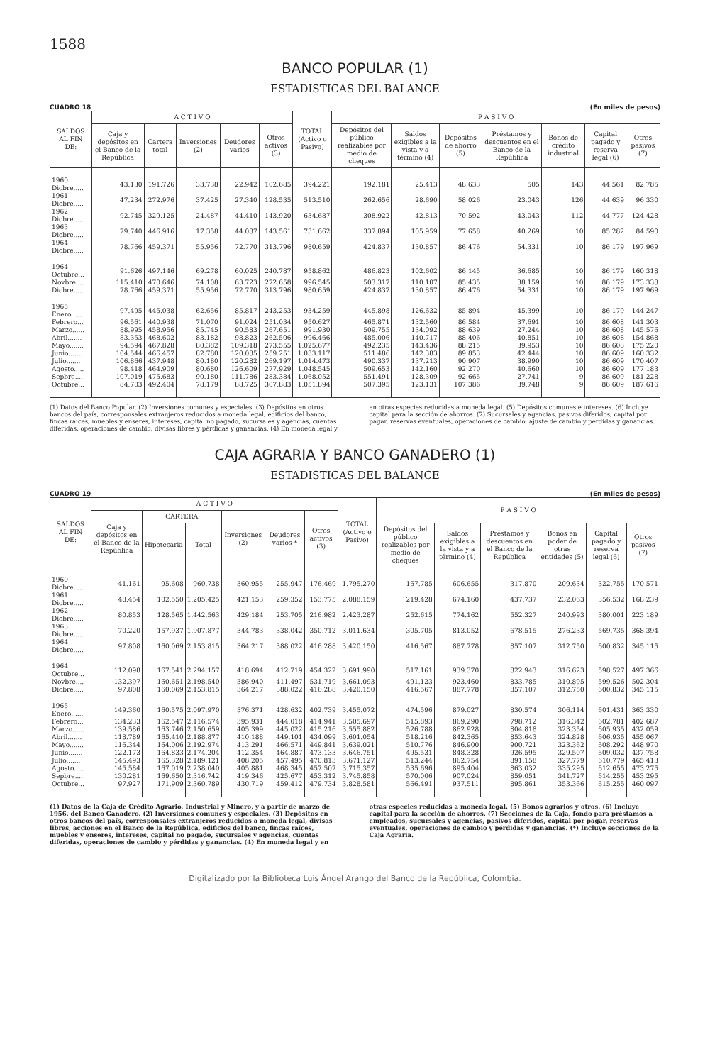1588
BANCO POPULAR (1)
ESTADISTICAS DEL BALANCE
CUADRO 18 (En miles de pesos)
| SALDOS AL FIN DE: | A C T I V O | | | | | TOTAL (Activo o Pasivo) | P A S I V O | | | | | | |
| --- | --- | --- | --- | --- | --- | --- | --- | --- | --- | --- | --- | --- | --- |
| | Caja y depósitos en el Banco de la República | Cartera total | Inversiones (2) | Deudores varios | Otros activos (3) | | Depósitos del público realizables por medio de cheques | Saldos exigibles a la vista y a término (4) | Depósitos de ahorro (5) | Préstamos y descuentos en el Banco de la República | Bonos de crédito industrial | Capital pagado y reserva legal (6) | Otros pasivos (7) |
| 1960 Dicbre..... | 43.130 | 191.726 | 33.738 | 22.942 | 102.685 | 394.221 | 192.181 | 25.413 | 48.633 | 505 | 143 | 44.561 | 82.785 |
| 1961 Dicbre..... | 47.234 | 272.976 | 37.425 | 27.340 | 128.535 | 513.510 | 262.656 | 28.690 | 58.026 | 23.043 | 126 | 44.639 | 96.330 |
| 1962 Dicbre..... | 92.745 | 329.125 | 24.487 | 44.410 | 143.920 | 634.687 | 308.922 | 42.813 | 70.592 | 43.043 | 112 | 44.777 | 124.428 |
| 1963 Dicbre..... | 79.740 | 446.916 | 17.358 | 44.087 | 143.561 | 731.662 | 337.894 | 105.959 | 77.658 | 40.269 | 10 | 85.282 | 84.590 |
| 1964 Dicbre..... | 78.766 | 459.371 | 55.956 | 72.770 | 313.796 | 980.659 | 424.837 | 130.857 | 86.476 | 54.331 | 10 | 86.179 | 197.969 |
| 1964 Octubre... | 91.626 | 497.146 | 69.278 | 60.025 | 240.787 | 958.862 | 486.823 | 102.602 | 86.145 | 36.685 | 10 | 86.179 | 160.318 |
| Novbre.... | 115.410 | 470.646 | 74.108 | 63.723 | 272.658 | 996.545 | 503.317 | 110.107 | 85.435 | 38.159 | 10 | 86.179 | 173.338 |
| Dicbre..... | 78.766 | 459.371 | 55.956 | 72.770 | 313.796 | 980.659 | 424.837 | 130.857 | 86.476 | 54.331 | 10 | 86.179 | 197.969 |
| 1965 Enero...... | 97.495 | 445.038 | 62.656 | 85.817 | 243.253 | 934.259 | 445.898 | 126.632 | 85.894 | 45.399 | 10 | 86.179 | 144.247 |
| Febrero... | 96.561 | 440.938 | 71.070 | 91.024 | 251.034 | 950.627 | 465.871 | 132.560 | 86.584 | 37.691 | 10 | 86.608 | 141.303 |
| Marzo...... | 88.995 | 458.956 | 85.745 | 90.583 | 267.651 | 991.930 | 509.755 | 134.092 | 88.639 | 27.244 | 10 | 86.608 | 145.576 |
| Abril....... | 83.353 | 468.602 | 83.182 | 98.823 | 262.506 | 996.466 | 485.006 | 140.717 | 88.406 | 40.851 | 10 | 86.608 | 154.868 |
| Mayo....... | 94.594 | 467.828 | 80.382 | 109.318 | 273.555 | 1.025.677 | 492.235 | 143.436 | 88.215 | 39.953 | 10 | 86.608 | 175.220 |
| Junio....... | 104.544 | 466.457 | 82.780 | 120.085 | 259.251 | 1.033.117 | 511.486 | 142.383 | 89.853 | 42.444 | 10 | 86.609 | 160.332 |
| Julio....... | 106.866 | 437.948 | 80.180 | 120.282 | 269.197 | 1.014.473 | 490.337 | 137.213 | 90.907 | 38.990 | 10 | 86.609 | 170.407 |
| Agosto..... | 98.418 | 464.909 | 80.680 | 126.609 | 277.929 | 1.048.545 | 509.653 | 142.160 | 92.270 | 40.660 | 10 | 86.609 | 177.183 |
| Sepbre..... | 107.019 | 475.683 | 90.180 | 111.786 | 283.384 | 1.068.052 | 551.491 | 128.309 | 92.665 | 27.741 | 9 | 86.609 | 181.228 |
| Octubre... | 84.703 | 492.404 | 78.179 | 88.725 | 307.883 | 1.051.894 | 507.395 | 123.131 | 107.386 | 39.748 | 9 | 86.609 | 187.616 |
(1) Datos del Banco Popular. (2) Inversiones comunes y especiales. (3) Depósitos en otros bancos del país, corresponsales extranjeros reducidos a moneda legal, edificios del banco, fincas raíces, muebles y enseres, intereses, capital no pagado, sucursales y agencias, cuentas diferidas, operaciones de cambio, divisas libres y pérdidas y ganancias. (4) En moneda legal y en otras especies reducidas a moneda legal. (5) Depósitos comunes e intereses. (6) Incluye capital para la sección de ahorros. (7) Sucursales y agencias, pasivos diferidos, capital por pagar, reservas eventuales, operaciones de cambio, ajuste de cambio y pérdidas y ganancias.
CAJA AGRARIA Y BANCO GANADERO (1)
ESTADISTICAS DEL BALANCE
CUADRO 19 (En miles de pesos)
| SALDOS AL FIN DE: | A C T I V O | | | | | | TOTAL (Activo o Pasivo) | P A S I V O | | | | | |
| --- | --- | --- | --- | --- | --- | --- | --- | --- | --- | --- | --- | --- | --- |
| | Caja y depósitos en el Banco de la República | CARTERA | | Inversiones (2) | Deudores varios * | Otros activos (3) | | | | | | | |
| | | Hipotecaria | Total | | | | | Depósitos del público realizables por medio de cheques | Saldos exigibles a la vista y a término (4) | Préstamos y descuentos en el Banco de la República | Bonos en poder de otras entidades (5) | Capital pagado y reserva legal (6) | Otros pasivos (7) |
| 1960 Dicbre..... | 41.161 | 95.608 | 960.738 | 360.955 | 255.947 | 176.469 | 1.795.270 | 167.785 | 606.655 | 317.870 | 209.634 | 322.755 | 170.571 |
| 1961 Dicbre..... | 48.454 | 102.550 | 1.205.425 | 421.153 | 259.352 | 153.775 | 2.088.159 | 219.428 | 674.160 | 437.737 | 232.063 | 356.532 | 168.239 |
| 1962 Dicbre..... | 80.853 | 128.565 | 1.442.563 | 429.184 | 253.705 | 216.982 | 2.423.287 | 252.615 | 774.162 | 552.327 | 240.993 | 380.001 | 223.189 |
| 1963 Dicbre..... | 70.220 | 157.937 | 1.907.877 | 344.783 | 338.042 | 350.712 | 3.011.634 | 305.705 | 813.052 | 678.515 | 276.233 | 569.735 | 368.394 |
| 1964 Dicbre..... | 97.808 | 160.069 | 2.153.815 | 364.217 | 388.022 | 416.288 | 3.420.150 | 416.567 | 887.778 | 857.107 | 312.750 | 600.832 | 345.115 |
| 1964 Octubre... | 112.098 | 167.541 | 2.294.157 | 418.694 | 412.719 | 454.322 | 3.691.990 | 517.161 | 939.370 | 822.943 | 316.623 | 598.527 | 497.366 |
| Novbre.... | 132.397 | 160.651 | 2.198.540 | 386.940 | 411.497 | 531.719 | 3.661.093 | 491.123 | 923.460 | 833.785 | 310.895 | 599.526 | 502.304 |
| Dicbre..... | 97.808 | 160.069 | 2.153.815 | 364.217 | 388.022 | 416.288 | 3.420.150 | 416.567 | 887.778 | 857.107 | 312.750 | 600.832 | 345.115 |
| 1965 Enero...... | 149.360 | 160.575 | 2.097.970 | 376.371 | 428.632 | 402.739 | 3.455.072 | 474.596 | 879.027 | 830.574 | 306.114 | 601.431 | 363.330 |
| Febrero... | 134.233 | 162.547 | 2.116.574 | 395.931 | 444.018 | 414.941 | 3.505.697 | 515.893 | 869.290 | 798.712 | 316.342 | 602.781 | 402.687 |
| Marzo...... | 139.586 | 163.746 | 2.150.659 | 405.399 | 445.022 | 415.216 | 3.555.882 | 526.788 | 862.928 | 804.818 | 323.354 | 605.935 | 432.059 |
| Abril....... | 118.789 | 165.410 | 2.188.877 | 410.188 | 449.101 | 434.099 | 3.601.054 | 518.216 | 842.365 | 853.643 | 324.828 | 606.935 | 455.067 |
| Mayo....... | 116.344 | 164.006 | 2.192.974 | 413.291 | 466.571 | 449.841 | 3.639.021 | 510.776 | 846.900 | 900.721 | 323.362 | 608.292 | 448.970 |
| Junio....... | 122.173 | 164.833 | 2.174.204 | 412.354 | 464.887 | 473.133 | 3.646.751 | 495.531 | 848.328 | 926.595 | 329.507 | 609.032 | 437.758 |
| Julio....... | 145.493 | 165.328 | 2.189.121 | 408.205 | 457.495 | 470.813 | 3.671.127 | 513.244 | 862.754 | 891.158 | 327.779 | 610.779 | 465.413 |
| Agosto..... | 145.584 | 167.019 | 2.238.040 | 405.881 | 468.345 | 457.507 | 3.715.357 | 535.696 | 895.404 | 863.032 | 335.295 | 612.655 | 473.275 |
| Sepbre..... | 130.281 | 169.650 | 2.316.742 | 419.346 | 425.677 | 453.312 | 3.745.858 | 570.006 | 907.024 | 859.051 | 341.727 | 614.255 | 453.295 |
| Octubre... | 97.927 | 171.909 | 2.360.789 | 430.719 | 459.412 | 479.734 | 3.828.581 | 566.491 | 937.511 | 895.861 | 353.366 | 615.255 | 460.097 |
(1) Datos de la Caja de Crédito Agrario, Industrial y Minero, y a partir de marzo de 1956, del Banco Ganadero. (2) Inversiones comunes y especiales. (3) Depósitos en otros bancos del país, corresponsales extranjeros reducidos a moneda legal, divisas libres, acciones en el Banco de la República, edificios del banco, fincas raíces, muebles y enseres, intereses, capital no pagado, sucursales y agencias, cuentas diferidas, operaciones de cambio y pérdidas y ganancias. (4) En moneda legal y en otras especies reducidas a moneda legal. (5) Bonos agrarios y otros. (6) Incluye capital para la sección de ahorros. (7) Secciones de la Caja, fondo para préstamos a empleados, sucursales y agencias, pasivos diferidos, capital por pagar, reservas eventuales, operaciones de cambio y pérdidas y ganancias. (*) Incluye secciones de la Caja Agraria.
Digitalizado por la Biblioteca Luis Ángel Arango del Banco de la República, Colombia.